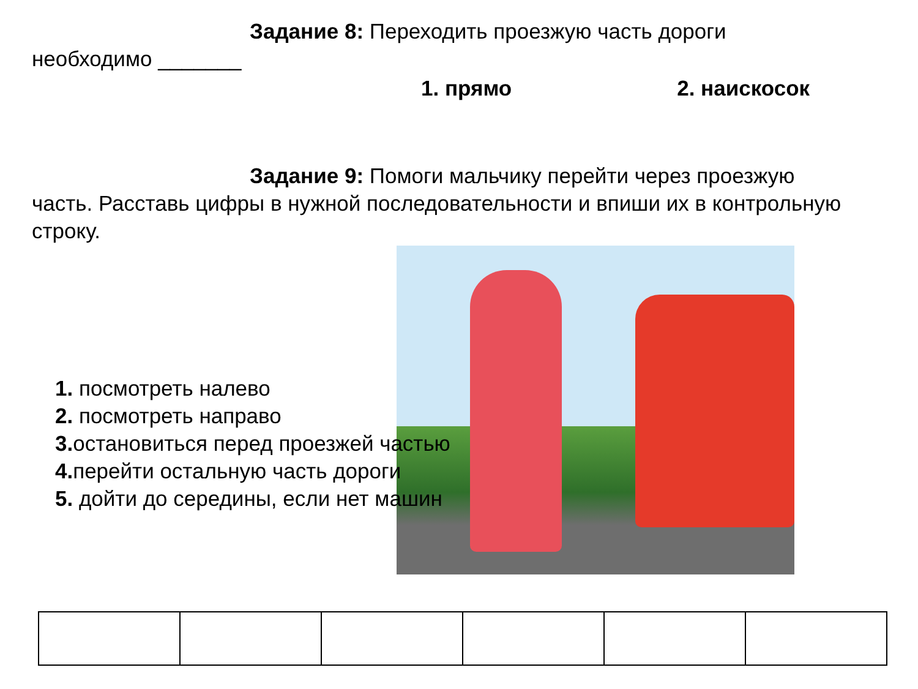Задание 8: Переходить проезжую часть дороги
необходимо _______
1. прямо 2. наискосок
Задание 9: Помоги мальчику перейти через проезжую часть. Расставь цифры в нужной последовательности и впиши их в контрольную строку.
1. посмотреть налево
2. посмотреть направо
3. остановиться перед проезжей частью
4. перейти остальную часть дороги
5. дойти до середины, если нет машин